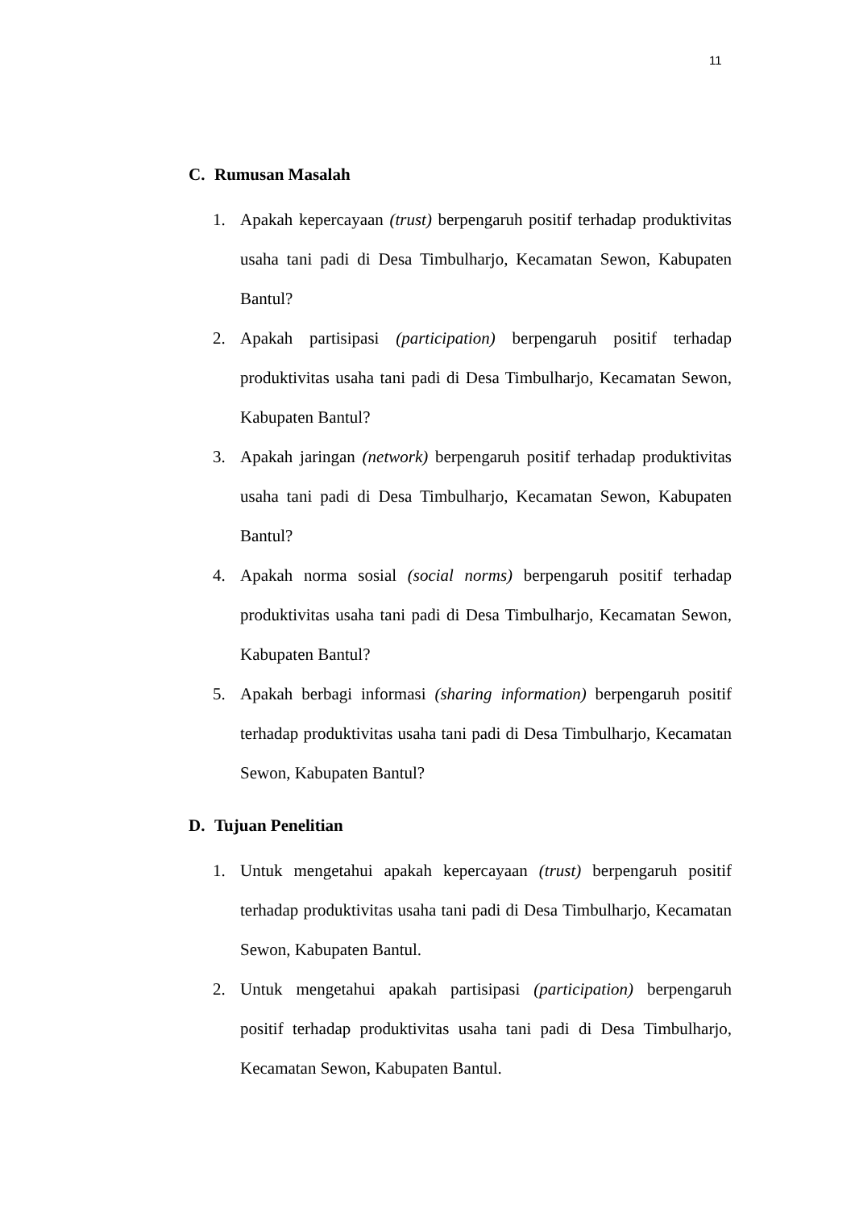11
C. Rumusan Masalah
1. Apakah kepercayaan (trust) berpengaruh positif terhadap produktivitas usaha tani padi di Desa Timbulharjo, Kecamatan Sewon, Kabupaten Bantul?
2. Apakah partisipasi (participation) berpengaruh positif terhadap produktivitas usaha tani padi di Desa Timbulharjo, Kecamatan Sewon, Kabupaten Bantul?
3. Apakah jaringan (network) berpengaruh positif terhadap produktivitas usaha tani padi di Desa Timbulharjo, Kecamatan Sewon, Kabupaten Bantul?
4. Apakah norma sosial (social norms) berpengaruh positif terhadap produktivitas usaha tani padi di Desa Timbulharjo, Kecamatan Sewon, Kabupaten Bantul?
5. Apakah berbagi informasi (sharing information) berpengaruh positif terhadap produktivitas usaha tani padi di Desa Timbulharjo, Kecamatan Sewon, Kabupaten Bantul?
D. Tujuan Penelitian
1. Untuk mengetahui apakah kepercayaan (trust) berpengaruh positif terhadap produktivitas usaha tani padi di Desa Timbulharjo, Kecamatan Sewon, Kabupaten Bantul.
2. Untuk mengetahui apakah partisipasi (participation) berpengaruh positif terhadap produktivitas usaha tani padi di Desa Timbulharjo, Kecamatan Sewon, Kabupaten Bantul.